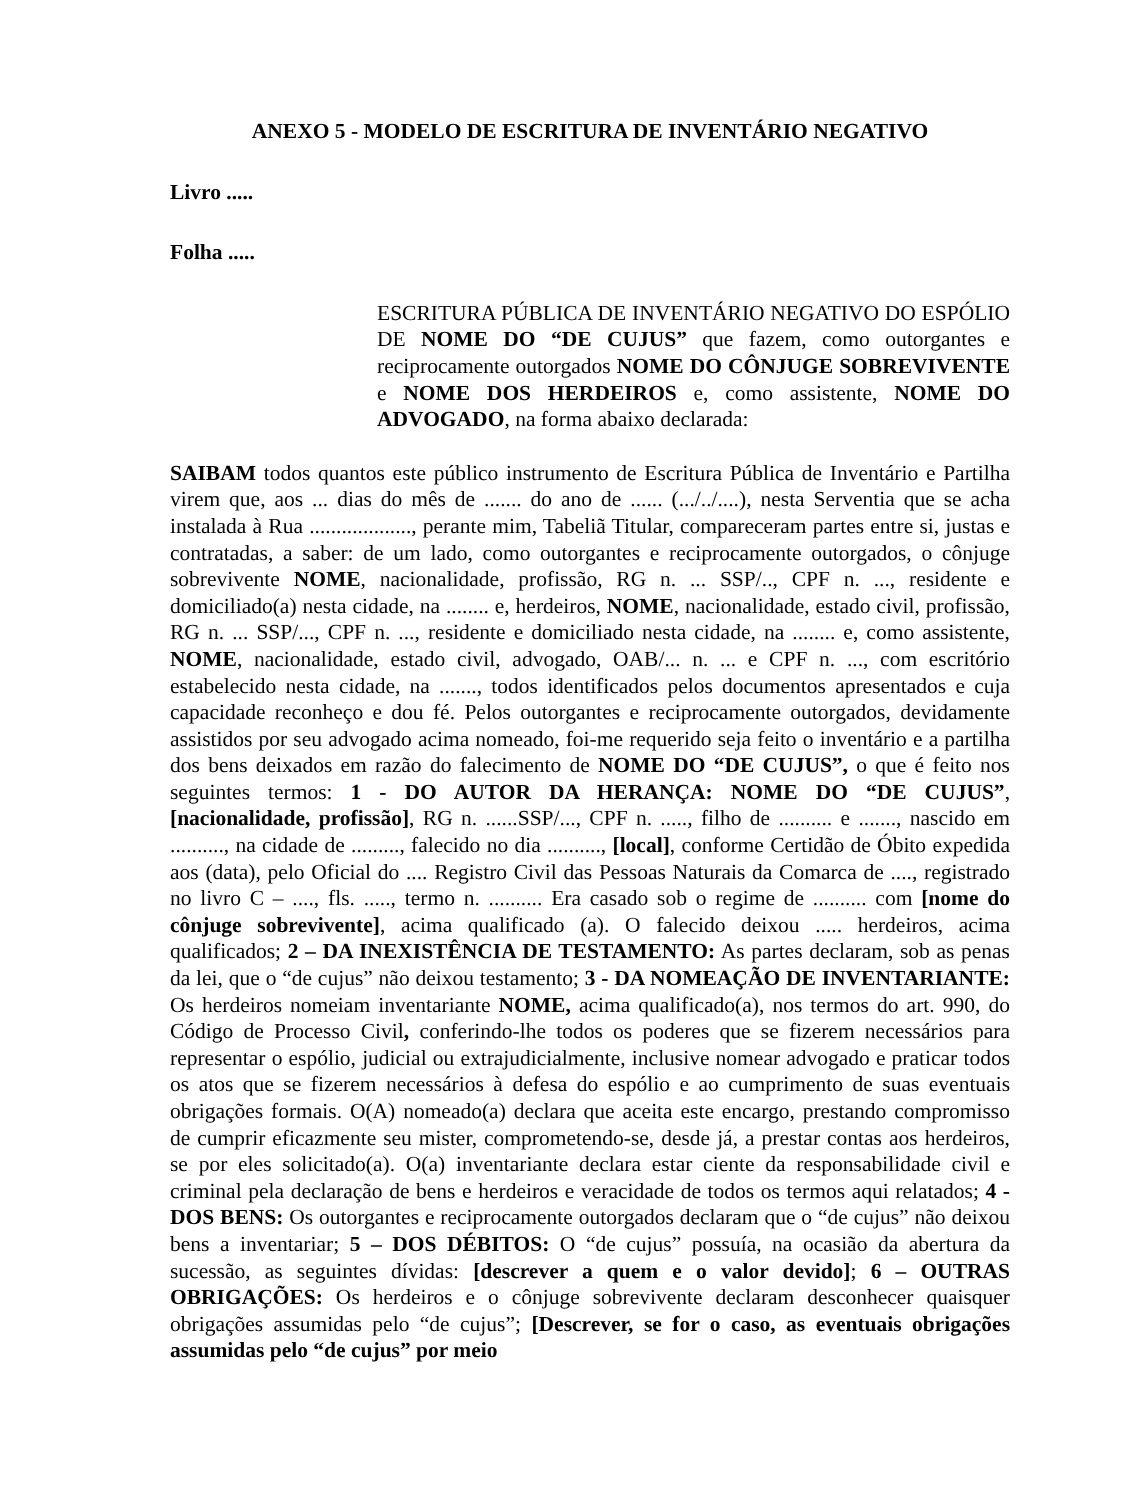ANEXO 5 - MODELO DE ESCRITURA DE INVENTÁRIO NEGATIVO
Livro .....
Folha .....
ESCRITURA PÚBLICA DE INVENTÁRIO NEGATIVO DO ESPÓLIO DE NOME DO “DE CUJUS” que fazem, como outorgantes e reciprocamente outorgados NOME DO CÔNJUGE SOBREVIVENTE e NOME DOS HERDEIROS e, como assistente, NOME DO ADVOGADO, na forma abaixo declarada:
SAIBAM todos quantos este público instrumento de Escritura Pública de Inventário e Partilha virem que, aos ... dias do mês de ....... do ano de ...... (.../../....), nesta Serventia que se acha instalada à Rua ..................., perante mim, Tabeliã Titular, compareceram partes entre si, justas e contratadas, a saber: de um lado, como outorgantes e reciprocamente outorgados, o cônjuge sobrevivente NOME, nacionalidade, profissão, RG n. ... SSP/.., CPF n. ..., residente e domiciliado(a) nesta cidade, na ........ e, herdeiros, NOME, nacionalidade, estado civil, profissão, RG n. ... SSP/..., CPF n. ..., residente e domiciliado nesta cidade, na ........ e, como assistente, NOME, nacionalidade, estado civil, advogado, OAB/... n. ... e CPF n. ..., com escritório estabelecido nesta cidade, na ......., todos identificados pelos documentos apresentados e cuja capacidade reconheço e dou fé. Pelos outorgantes e reciprocamente outorgados, devidamente assistidos por seu advogado acima nomeado, foi-me requerido seja feito o inventário e a partilha dos bens deixados em razão do falecimento de NOME DO “DE CUJUS”, o que é feito nos seguintes termos: 1 - DO AUTOR DA HERANÇA: NOME DO “DE CUJUS”, [nacionalidade, profissão], RG n. ......SSP/..., CPF n. ....., filho de .......... e ......., nascido em .........., na cidade de ........., falecido no dia .........., [local], conforme Certidão de Óbito expedida aos (data), pelo Oficial do .... Registro Civil das Pessoas Naturais da Comarca de ...., registrado no livro C – ...., fls. ....., termo n. .......... Era casado sob o regime de .......... com [nome do cônjuge sobrevivente], acima qualificado (a). O falecido deixou ..... herdeiros, acima qualificados; 2 – DA INEXISTÊNCIA DE TESTAMENTO: As partes declaram, sob as penas da lei, que o “de cujus” não deixou testamento; 3 - DA NOMEAÇÃO DE INVENTARIANTE: Os herdeiros nomeiam inventariante NOME, acima qualificado(a), nos termos do art. 990, do Código de Processo Civil, conferindo-lhe todos os poderes que se fizerem necessários para representar o espólio, judicial ou extrajudicialmente, inclusive nomear advogado e praticar todos os atos que se fizerem necessários à defesa do espólio e ao cumprimento de suas eventuais obrigações formais. O(A) nomeado(a) declara que aceita este encargo, prestando compromisso de cumprir eficazmente seu mister, comprometendo-se, desde já, a prestar contas aos herdeiros, se por eles solicitado(a). O(a) inventariante declara estar ciente da responsabilidade civil e criminal pela declaração de bens e herdeiros e veracidade de todos os termos aqui relatados; 4 - DOS BENS: Os outorgantes e reciprocamente outorgados declaram que o “de cujus” não deixou bens a inventariar; 5 – DOS DÉBITOS: O “de cujus” possuía, na ocasião da abertura da sucessão, as seguintes dívidas: [descrever a quem e o valor devido]; 6 – OUTRAS OBRIGAÇÕES: Os herdeiros e o cônjuge sobrevivente declaram desconhecer quaisquer obrigações assumidas pelo “de cujus”; [Descrever, se for o caso, as eventuais obrigações assumidas pelo “de cujus” por meio